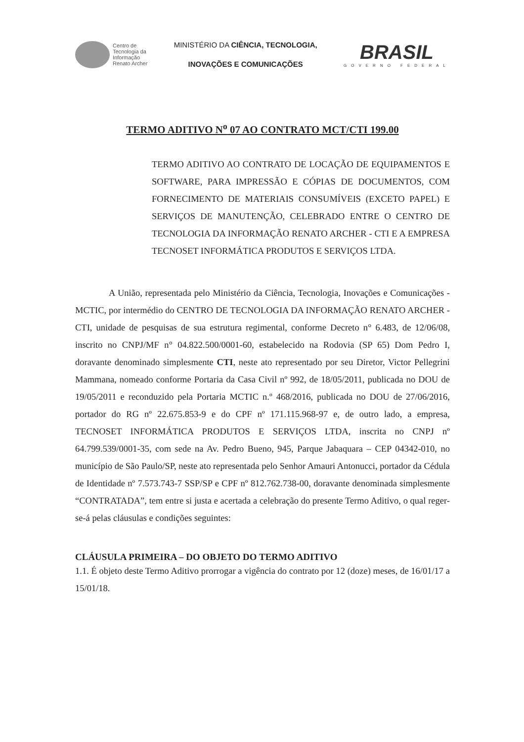Centro de
Tecnologia da
Informação
Renato Archer
MINISTÉRIO DA CIÊNCIA, TECNOLOGIA,
INOVAÇÕES E COMUNICAÇÕES
BRASIL
GOVERNO FEDERAL
TERMO ADITIVO N<sup>o</sup> 07 AO CONTRATO MCT/CTI 199.00
TERMO ADITIVO AO CONTRATO DE LOCAÇÃO DE EQUIPAMENTOS E SOFTWARE, PARA IMPRESSÃO E CÓPIAS DE DOCUMENTOS, COM FORNECIMENTO DE MATERIAIS CONSUMÍVEIS (EXCETO PAPEL) E SERVIÇOS DE MANUTENÇÃO, CELEBRADO ENTRE O CENTRO DE TECNOLOGIA DA INFORMAÇÃO RENATO ARCHER - CTI E A EMPRESA TECNOSET INFORMÁTICA PRODUTOS E SERVIÇOS LTDA.
A União, representada pelo Ministério da Ciência, Tecnologia, Inovações e Comunicações - MCTIC, por intermédio do CENTRO DE TECNOLOGIA DA INFORMAÇÃO RENATO ARCHER - CTI, unidade de pesquisas de sua estrutura regimental, conforme Decreto n° 6.483, de 12/06/08, inscrito no CNPJ/MF n° 04.822.500/0001-60, estabelecido na Rodovia (SP 65) Dom Pedro I, doravante denominado simplesmente CTI, neste ato representado por seu Diretor, Victor Pellegrini Mammana, nomeado conforme Portaria da Casa Civil nº 992, de 18/05/2011, publicada no DOU de 19/05/2011 e reconduzido pela Portaria MCTIC n.º 468/2016, publicada no DOU de 27/06/2016, portador do RG nº 22.675.853-9 e do CPF nº 171.115.968-97 e, de outro lado, a empresa, TECNOSET INFORMÁTICA PRODUTOS E SERVIÇOS LTDA, inscrita no CNPJ nº 64.799.539/0001-35, com sede na Av. Pedro Bueno, 945, Parque Jabaquara – CEP 04342-010, no município de São Paulo/SP, neste ato representada pelo Senhor Amauri Antonucci, portador da Cédula de Identidade nº 7.573.743-7 SSP/SP e CPF nº 812.762.738-00, doravante denominada simplesmente “CONTRATADA”, tem entre si justa e acertada a celebração do presente Termo Aditivo, o qual reger-se-á pelas cláusulas e condições seguintes:
CLÁUSULA PRIMEIRA – DO OBJETO DO TERMO ADITIVO
1.1. É objeto deste Termo Aditivo prorrogar a vigência do contrato por 12 (doze) meses, de 16/01/17 a 15/01/18.